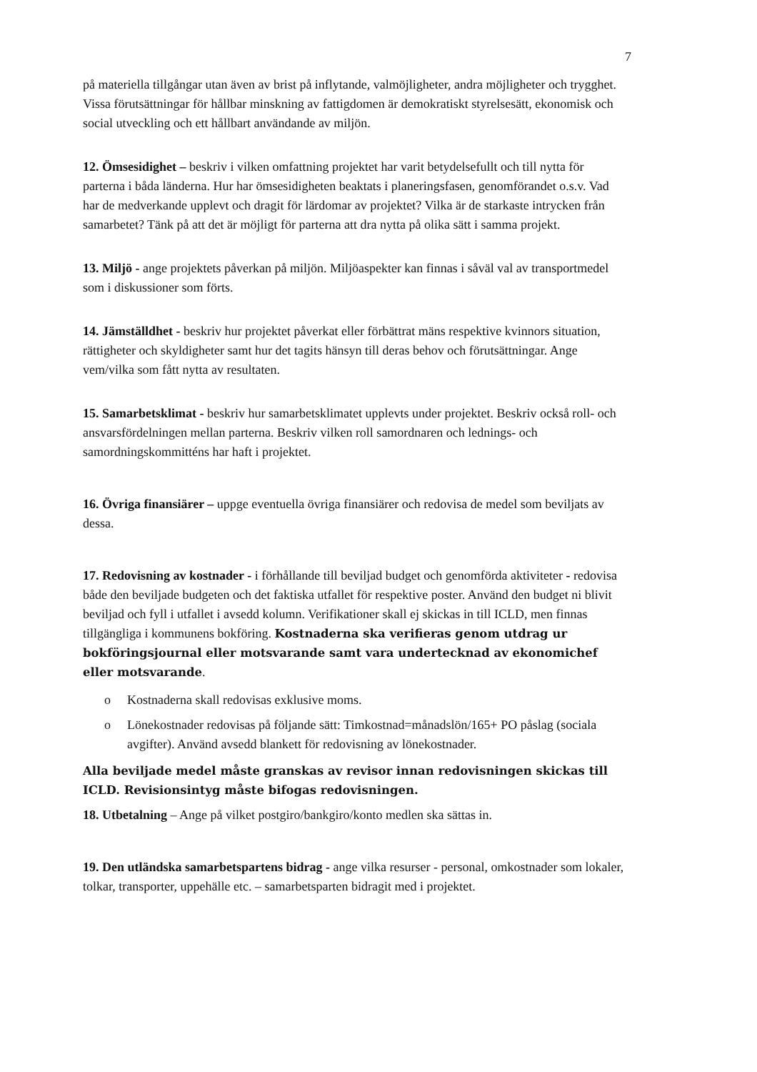7
på materiella tillgångar utan även av brist på inflytande, valmöjligheter, andra möjligheter och trygghet. Vissa förutsättningar för hållbar minskning av fattigdomen är demokratiskt styrelsesätt, ekonomisk och social utveckling och ett hållbart användande av miljön.
12. Ömsesidighet – beskriv i vilken omfattning projektet har varit betydelsefullt och till nytta för parterna i båda länderna. Hur har ömsesidigheten beaktats i planeringsfasen, genomförandet o.s.v. Vad har de medverkande upplevt och dragit för lärdomar av projektet? Vilka är de starkaste intrycken från samarbetet? Tänk på att det är möjligt för parterna att dra nytta på olika sätt i samma projekt.
13. Miljö - ange projektets påverkan på miljön. Miljöaspekter kan finnas i såväl val av transportmedel som i diskussioner som förts.
14. Jämställdhet - beskriv hur projektet påverkat eller förbättrat mäns respektive kvinnors situation, rättigheter och skyldigheter samt hur det tagits hänsyn till deras behov och förutsättningar. Ange vem/vilka som fått nytta av resultaten.
15. Samarbetsklimat - beskriv hur samarbetsklimatet upplevts under projektet. Beskriv också roll- och ansvarsfördelningen mellan parterna. Beskriv vilken roll samordnaren och lednings- och samordningskommitténs har haft i projektet.
16. Övriga finansiärer – uppge eventuella övriga finansiärer och redovisa de medel som beviljats av dessa.
17. Redovisning av kostnader - i förhållande till beviljad budget och genomförda aktiviteter - redovisa både den beviljade budgeten och det faktiska utfallet för respektive poster. Använd den budget ni blivit beviljad och fyll i utfallet i avsedd kolumn. Verifikationer skall ej skickas in till ICLD, men finnas tillgängliga i kommunens bokföring. Kostnaderna ska verifieras genom utdrag ur bokföringsjournal eller motsvarande samt vara undertecknad av ekonomichef eller motsvarande.
o Kostnaderna skall redovisas exklusive moms.
o Lönekostnader redovisas på följande sätt: Timkostnad=månadslön/165+ PO påslag (sociala avgifter). Använd avsedd blankett för redovisning av lönekostnader.
Alla beviljade medel måste granskas av revisor innan redovisningen skickas till ICLD. Revisionsintyg måste bifogas redovisningen.
18. Utbetalning – Ange på vilket postgiro/bankgiro/konto medlen ska sättas in.
19. Den utländska samarbetspartens bidrag - ange vilka resurser - personal, omkostnader som lokaler, tolkar, transporter, uppehälle etc. – samarbetsparten bidragit med i projektet.